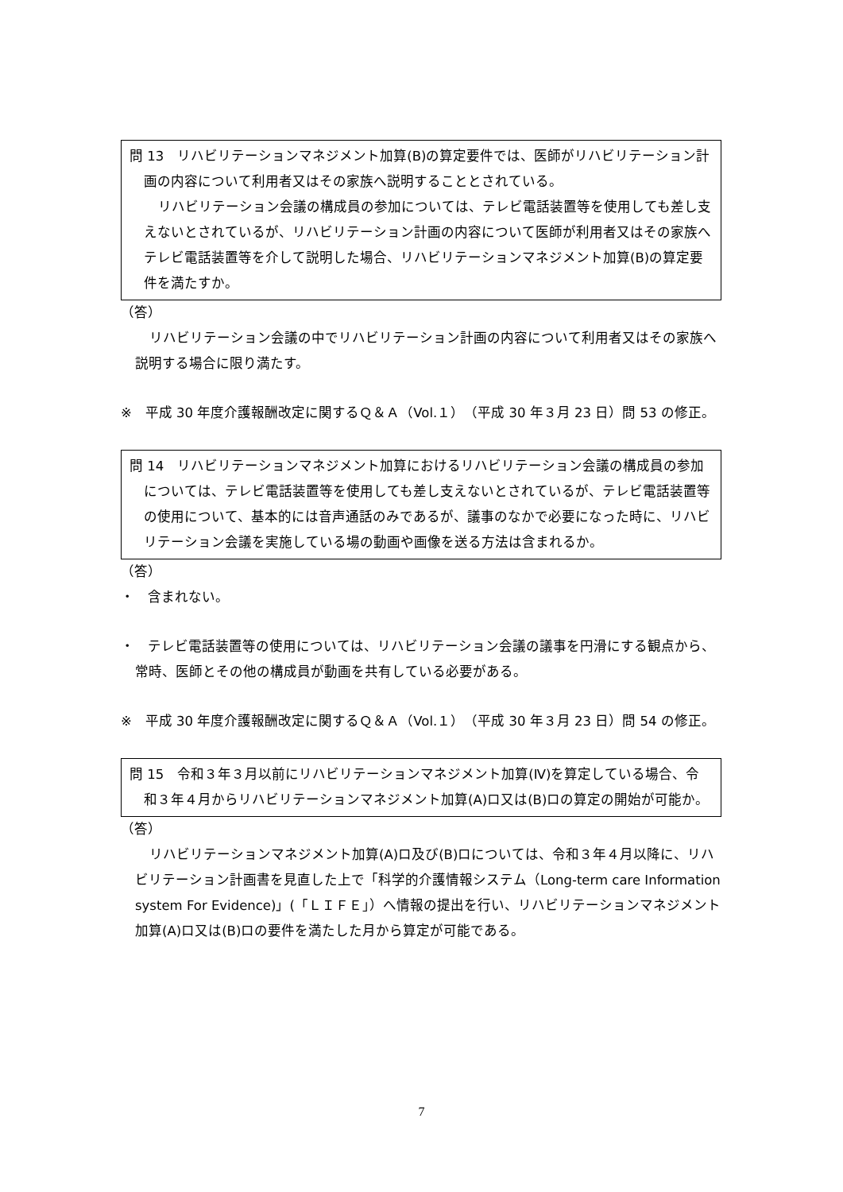問 13　リハビリテーションマネジメント加算(B)の算定要件では、医師がリハビリテーション計画の内容について利用者又はその家族へ説明することとされている。
リハビリテーション会議の構成員の参加については、テレビ電話装置等を使用しても差し支えないとされているが、リハビリテーション計画の内容について医師が利用者又はその家族へテレビ電話装置等を介して説明した場合、リハビリテーションマネジメント加算(B)の算定要件を満たすか。
（答）
リハビリテーション会議の中でリハビリテーション計画の内容について利用者又はその家族へ説明する場合に限り満たす。
※　平成 30 年度介護報酬改定に関するＱ＆Ａ（Vol.１）（平成 30 年３月 23 日）問 53 の修正。
問 14　リハビリテーションマネジメント加算におけるリハビリテーション会議の構成員の参加については、テレビ電話装置等を使用しても差し支えないとされているが、テレビ電話装置等の使用について、基本的には音声通話のみであるが、議事のなかで必要になった時に、リハビリテーション会議を実施している場の動画や画像を送る方法は含まれるか。
（答）
・　含まれない。
・　テレビ電話装置等の使用については、リハビリテーション会議の議事を円滑にする観点から、常時、医師とその他の構成員が動画を共有している必要がある。
※　平成 30 年度介護報酬改定に関するＱ＆Ａ（Vol.１）（平成 30 年３月 23 日）問 54 の修正。
問 15　令和３年３月以前にリハビリテーションマネジメント加算(Ⅳ)を算定している場合、令和３年４月からリハビリテーションマネジメント加算(A)ロ又は(B)ロの算定の開始が可能か。
（答）
リハビリテーションマネジメント加算(A)ロ及び(B)ロについては、令和３年４月以降に、リハビリテーション計画書を見直した上で「科学的介護情報システム（Long-term care Information system For Evidence)」(「ＬＩＦＥ」）へ情報の提出を行い、リハビリテーションマネジメント加算(A)ロ又は(B)ロの要件を満たした月から算定が可能である。
7